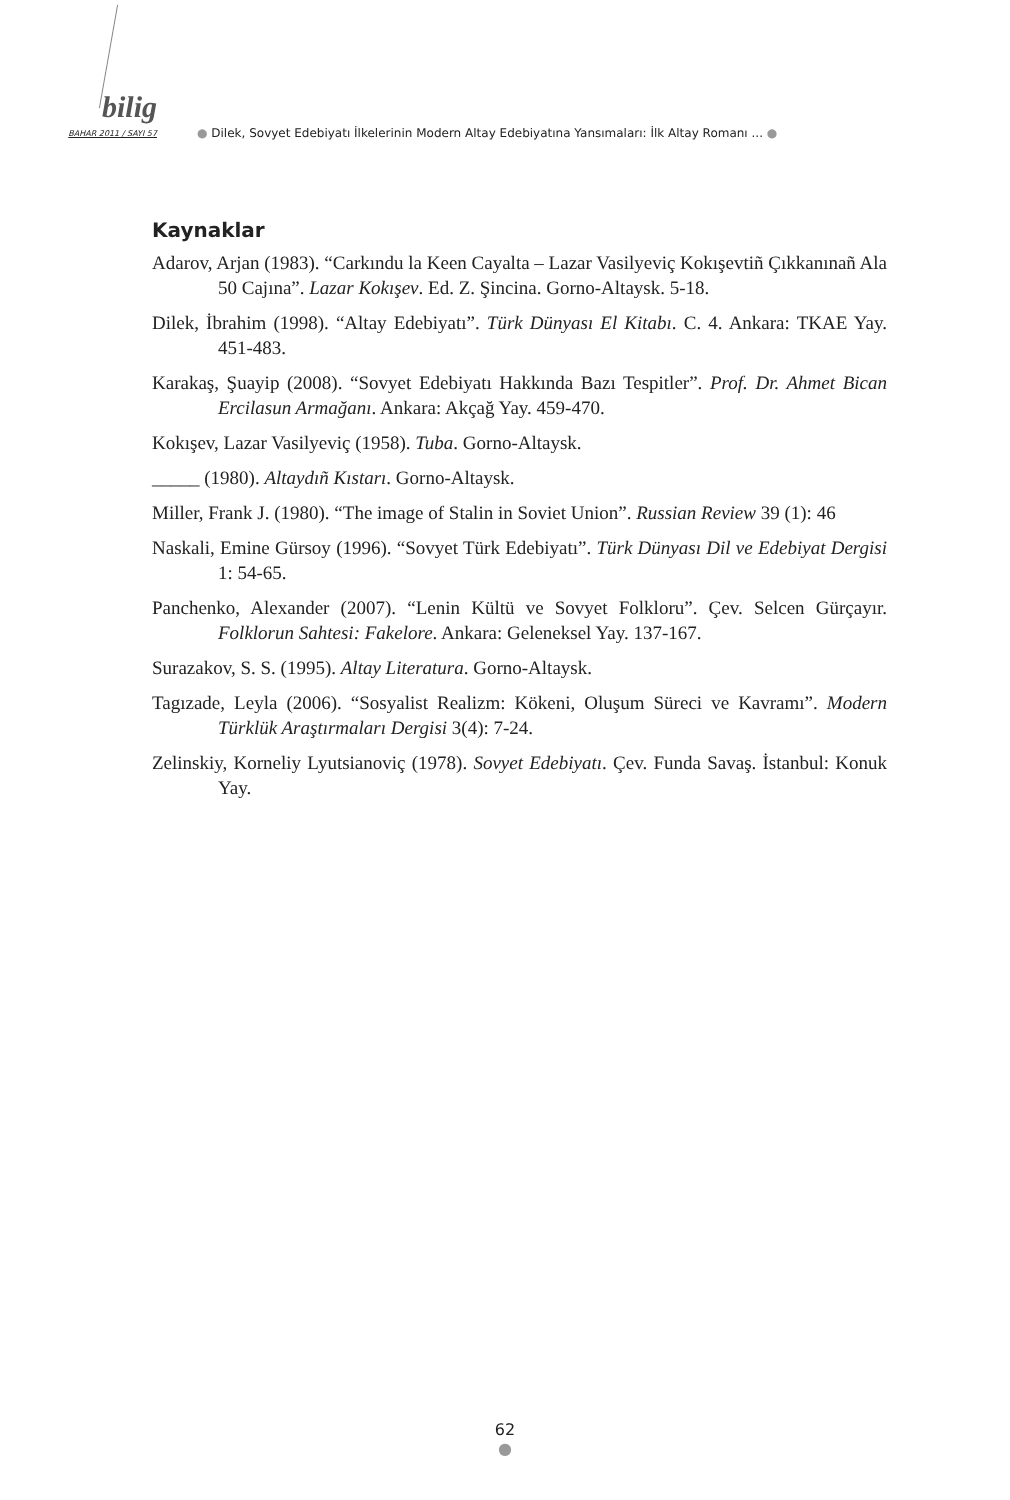bilig
BAHAR 2011 / SAYI 57
● Dilek, Sovyet Edebiyatı İlkelerinin Modern Altay Edebiyatına Yansımaları: İlk Altay Romanı ... ●
Kaynaklar
Adarov, Arjan (1983). “Carkındu la Keen Cayalta – Lazar Vasilyeviç Kokışevtiñ Çıkkanınañ Ala 50 Cajına”. Lazar Kokışev. Ed. Z. Şincina. Gorno-Altaysk. 5-18.
Dilek, İbrahim (1998). “Altay Edebiyatı”. Türk Dünyası El Kitabı. C. 4. Ankara: TKAE Yay. 451-483.
Karakaş, Şuayip (2008). “Sovyet Edebiyatı Hakkında Bazı Tespitler”. Prof. Dr. Ahmet Bican Ercilasun Armağanı. Ankara: Akçağ Yay. 459-470.
Kokışev, Lazar Vasilyeviç (1958). Tuba. Gorno-Altaysk.
_____ (1980). Altaydıñ Kıstarı. Gorno-Altaysk.
Miller, Frank J. (1980). “The image of Stalin in Soviet Union”. Russian Review 39 (1): 46
Naskali, Emine Gürsoy (1996). “Sovyet Türk Edebiyatı”. Türk Dünyası Dil ve Edebiyat Dergisi 1: 54-65.
Panchenko, Alexander (2007). “Lenin Kültü ve Sovyet Folkloru”. Çev. Selcen Gürçayır. Folklorun Sahtesi: Fakelore. Ankara: Geleneksel Yay. 137-167.
Surazakov, S. S. (1995). Altay Literatura. Gorno-Altaysk.
Tagızade, Leyla (2006). “Sosyalist Realizm: Kökeni, Oluşum Süreci ve Kavramı”. Modern Türklük Araştırmaları Dergisi 3(4): 7-24.
Zelinskiy, Korneliy Lyutsianoviç (1978). Sovyet Edebiyatı. Çev. Funda Savaş. İstanbul: Konuk Yay.
62
●